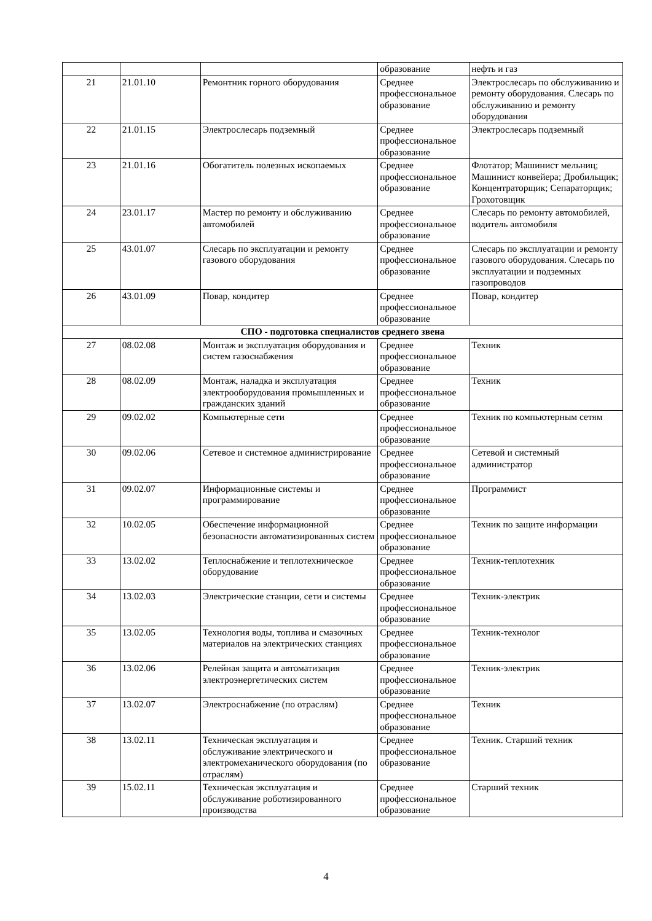| | | | образование | нефть и газ |
| 21 | 21.01.10 | Ремонтник горного оборудования | Среднее профессиональное образование | Электрослесарь по обслуживанию и ремонту оборудования. Слесарь по обслуживанию и ремонту оборудования |
| 22 | 21.01.15 | Электрослесарь подземный | Среднее профессиональное образование | Электрослесарь подземный |
| 23 | 21.01.16 | Обогатитель полезных ископаемых | Среднее профессиональное образование | Флотатор; Машинист мельниц; Машинист конвейера; Дробильщик; Концентраторщик; Сепараторщик; Грохотовщик |
| 24 | 23.01.17 | Мастер по ремонту и обслуживанию автомобилей | Среднее профессиональное образование | Слесарь по ремонту автомобилей, водитель автомобиля |
| 25 | 43.01.07 | Слесарь по эксплуатации и ремонту газового оборудования | Среднее профессиональное образование | Слесарь по эксплуатации и ремонту газового оборудования. Слесарь по эксплуатации и подземных газопроводов |
| 26 | 43.01.09 | Повар, кондитер | Среднее профессиональное образование | Повар, кондитер |
| СПО - подготовка специалистов среднего звена | | | | |
| 27 | 08.02.08 | Монтаж и эксплуатация оборудования и систем газоснабжения | Среднее профессиональное образование | Техник |
| 28 | 08.02.09 | Монтаж, наладка и эксплуатация электрооборудования промышленных и гражданских зданий | Среднее профессиональное образование | Техник |
| 29 | 09.02.02 | Компьютерные сети | Среднее профессиональное образование | Техник по компьютерным сетям |
| 30 | 09.02.06 | Сетевое и системное администрирование | Среднее профессиональное образование | Сетевой и системный администратор |
| 31 | 09.02.07 | Информационные системы и программирование | Среднее профессиональное образование | Программист |
| 32 | 10.02.05 | Обеспечение информационной безопасности автоматизированных систем | Среднее профессиональное образование | Техник по защите информации |
| 33 | 13.02.02 | Теплоснабжение и теплотехническое оборудование | Среднее профессиональное образование | Техник-теплотехник |
| 34 | 13.02.03 | Электрические станции, сети и системы | Среднее профессиональное образование | Техник-электрик |
| 35 | 13.02.05 | Технология воды, топлива и смазочных материалов на электрических станциях | Среднее профессиональное образование | Техник-технолог |
| 36 | 13.02.06 | Релейная защита и автоматизация электроэнергетических систем | Среднее профессиональное образование | Техник-электрик |
| 37 | 13.02.07 | Электроснабжение (по отраслям) | Среднее профессиональное образование | Техник |
| 38 | 13.02.11 | Техническая эксплуатация и обслуживание электрического и электромеханического оборудования (по отраслям) | Среднее профессиональное образование | Техник. Старший техник |
| 39 | 15.02.11 | Техническая эксплуатация и обслуживание роботизированного производства | Среднее профессиональное образование | Старший техник |
4